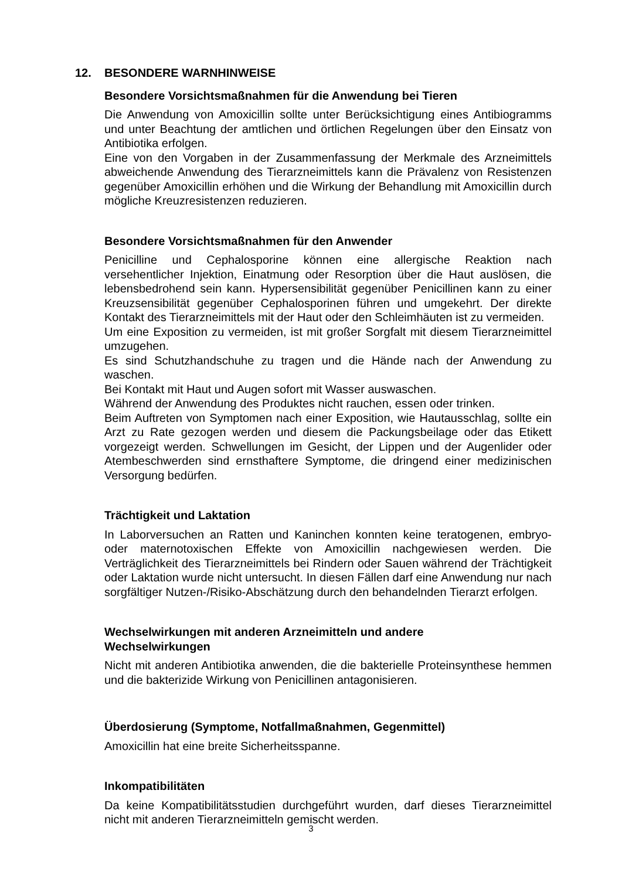12. BESONDERE WARNHINWEISE
Besondere Vorsichtsmaßnahmen für die Anwendung bei Tieren
Die Anwendung von Amoxicillin sollte unter Berücksichtigung eines Antibiogramms und unter Beachtung der amtlichen und örtlichen Regelungen über den Einsatz von Antibiotika erfolgen.
Eine von den Vorgaben in der Zusammenfassung der Merkmale des Arzneimittels abweichende Anwendung des Tierarzneimittels kann die Prävalenz von Resistenzen gegenüber Amoxicillin erhöhen und die Wirkung der Behandlung mit Amoxicillin durch mögliche Kreuzresistenzen reduzieren.
Besondere Vorsichtsmaßnahmen für den Anwender
Penicilline und Cephalosporine können eine allergische Reaktion nach versehentlicher Injektion, Einatmung oder Resorption über die Haut auslösen, die lebensbedrohend sein kann. Hypersensibilität gegenüber Penicillinen kann zu einer Kreuzsensibilität gegenüber Cephalosporinen führen und umgekehrt. Der direkte Kontakt des Tierarzneimittels mit der Haut oder den Schleimhäuten ist zu vermeiden.
Um eine Exposition zu vermeiden, ist mit großer Sorgfalt mit diesem Tierarzneimittel umzugehen.
Es sind Schutzhandschuhe zu tragen und die Hände nach der Anwendung zu waschen.
Bei Kontakt mit Haut und Augen sofort mit Wasser auswaschen.
Während der Anwendung des Produktes nicht rauchen, essen oder trinken.
Beim Auftreten von Symptomen nach einer Exposition, wie Hautausschlag, sollte ein Arzt zu Rate gezogen werden und diesem die Packungsbeilage oder das Etikett vorgezeigt werden. Schwellungen im Gesicht, der Lippen und der Augenlider oder Atembeschwerden sind ernsthaftere Symptome, die dringend einer medizinischen Versorgung bedürfen.
Trächtigkeit und Laktation
In Laborversuchen an Ratten und Kaninchen konnten keine teratogenen, embryo- oder maternotoxischen Effekte von Amoxicillin nachgewiesen werden. Die Verträglichkeit des Tierarzneimittels bei Rindern oder Sauen während der Trächtigkeit oder Laktation wurde nicht untersucht. In diesen Fällen darf eine Anwendung nur nach sorgfältiger Nutzen-/Risiko-Abschätzung durch den behandelnden Tierarzt erfolgen.
Wechselwirkungen mit anderen Arzneimitteln und andere
Wechselwirkungen
Nicht mit anderen Antibiotika anwenden, die die bakterielle Proteinsynthese hemmen und die bakterizide Wirkung von Penicillinen antagonisieren.
Überdosierung (Symptome, Notfallmaßnahmen, Gegenmittel)
Amoxicillin hat eine breite Sicherheitsspanne.
Inkompatibilitäten
Da keine Kompatibilitätsstudien durchgeführt wurden, darf dieses Tierarzneimittel nicht mit anderen Tierarzneimitteln gemischt werden.
3